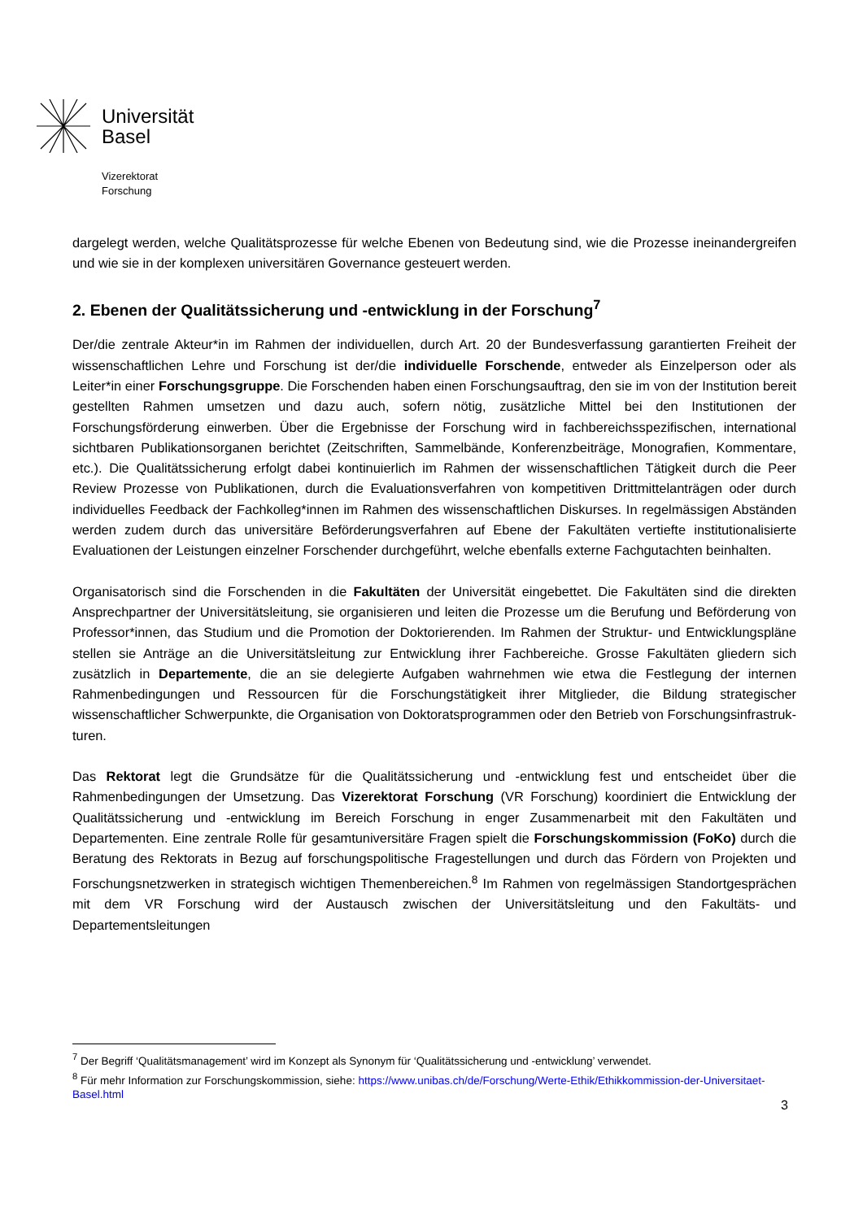Universität
Basel
Vizerektorat
Forschung
dargelegt werden, welche Qualitätsprozesse für welche Ebenen von Bedeutung sind, wie die Prozesse ineinandergreifen und wie sie in der komplexen universitären Governance gesteuert werden.
2. Ebenen der Qualitätssicherung und -entwicklung in der Forschung<sup>7</sup>
Der/die zentrale Akteur*in im Rahmen der individuellen, durch Art. 20 der Bundesverfassung garantierten Freiheit der wissenschaftlichen Lehre und Forschung ist der/die individuelle Forschende, entweder als Einzelperson oder als Leiter*in einer Forschungsgruppe. Die Forschenden haben einen Forschungsauftrag, den sie im von der Institution bereit gestellten Rahmen umsetzen und dazu auch, sofern nötig, zusätzliche Mittel bei den Institutionen der Forschungsförderung einwerben. Über die Ergebnisse der Forschung wird in fachbereichsspezifischen, international sichtbaren Publikationsorganen berichtet (Zeitschriften, Sammelbände, Konferenzbeiträge, Monografien, Kommentare, etc.). Die Qualitätssicherung erfolgt dabei kontinuierlich im Rahmen der wissenschaftlichen Tätigkeit durch die Peer Review Prozesse von Publikationen, durch die Evaluationsverfahren von kompetitiven Drittmittelanträgen oder durch individuelles Feedback der Fachkolleg*innen im Rahmen des wissenschaftlichen Diskurses. In regelmässigen Abständen werden zudem durch das universitäre Beförderungsverfahren auf Ebene der Fakultäten vertiefte institutionalisierte Evaluationen der Leistungen einzelner Forschender durchgeführt, welche ebenfalls externe Fachgutachten beinhalten.
Organisatorisch sind die Forschenden in die Fakultäten der Universität eingebettet. Die Fakultäten sind die direkten Ansprechpartner der Universitätsleitung, sie organisieren und leiten die Prozesse um die Berufung und Beförderung von Professor*innen, das Studium und die Promotion der Doktorierenden. Im Rahmen der Struktur- und Entwicklungspläne stellen sie Anträge an die Universitätsleitung zur Entwicklung ihrer Fachbereiche. Grosse Fakultäten gliedern sich zusätzlich in Departemente, die an sie delegierte Aufgaben wahrnehmen wie etwa die Festlegung der internen Rahmenbedingungen und Ressourcen für die Forschungstätigkeit ihrer Mitglieder, die Bildung strategischer wissenschaftlicher Schwerpunkte, die Organisation von Doktoratsprogrammen oder den Betrieb von Forschungsinfrastruk­turen.
Das Rektorat legt die Grundsätze für die Qualitätssicherung und -entwicklung fest und entscheidet über die Rahmenbedingungen der Umsetzung. Das Vizerektorat Forschung (VR Forschung) koordiniert die Entwicklung der Qualitätssicherung und -entwicklung im Bereich Forschung in enger Zusammenarbeit mit den Fakultäten und Departementen. Eine zentrale Rolle für gesamtuniversitäre Fragen spielt die Forschungskommission (FoKo) durch die Beratung des Rektorats in Bezug auf forschungspolitische Fragestellungen und durch das Fördern von Projekten und Forschungsnetzwerken in strategisch wichtigen Themenbereichen.<sup>8</sup> Im Rahmen von regelmässigen Standortgesprächen mit dem VR Forschung wird der Austausch zwischen der Universitätsleitung und den Fakultäts- und Departementsleitungen
<sup>7</sup> Der Begriff ‘Qualitätsmanagement’ wird im Konzept als Synonym für ‘Qualitätssicherung und -entwicklung’ verwendet.
<sup>8</sup> Für mehr Information zur Forschungskommission, siehe: https://www.unibas.ch/de/Forschung/Werte-Ethik/Ethikkommission-der-Universitaet-Basel.html
3